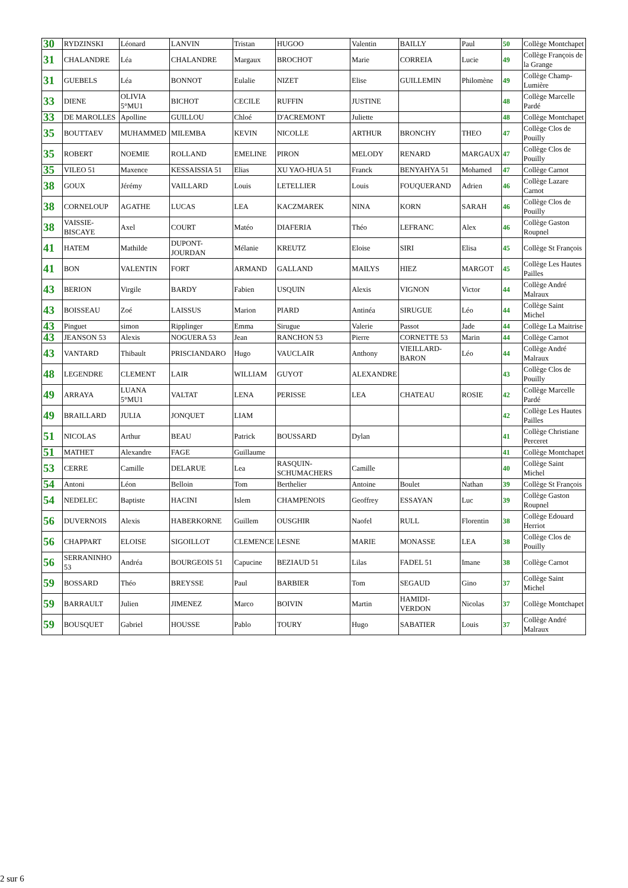| 30 | RYDZINSKI | Léonard | LANVIN | Tristan | HUGOO | Valentin | BAILLY | Paul | 50 | Collège Montchapet |
| 31 | CHALANDRE | Léa | CHALANDRE | Margaux | BROCHOT | Marie | CORREIA | Lucie | 49 | Collège François de la Grange |
| 31 | GUEBELS | Léa | BONNOT | Eulalie | NIZET | Elise | GUILLEMIN | Philomène | 49 | Collège Champ-Lumière |
| 33 | DIENE | OLIVIA 5°MU1 | BICHOT | CECILE | RUFFIN | JUSTINE | | | 48 | Collège Marcelle Pardé |
| 33 | DE MAROLLES | Apolline | GUILLOU | Chloé | D'ACREMONT | Juliette | | | 48 | Collège Montchapet |
| 35 | BOUTTAEV | MUHAMMED | MILEMBA | KEVIN | NICOLLE | ARTHUR | BRONCHY | THEO | 47 | Collège Clos de Pouilly |
| 35 | ROBERT | NOEMIE | ROLLAND | EMELINE | PIRON | MELODY | RENARD | MARGAUX | 47 | Collège Clos de Pouilly |
| 35 | VILEO 51 | Maxence | KESSAISSIA 51 | Elias | XU YAO-HUA 51 | Franck | BENYAHYA 51 | Mohamed | 47 | Collège Carnot |
| 38 | GOUX | Jérémy | VAILLARD | Louis | LETELLIER | Louis | FOUQUERAND | Adrien | 46 | Collège Lazare Carnot |
| 38 | CORNELOUP | AGATHE | LUCAS | LEA | KACZMAREK | NINA | KORN | SARAH | 46 | Collège Clos de Pouilly |
| 38 | VAISSIE-BISCAYE | Axel | COURT | Matéo | DIAFERIA | Théo | LEFRANC | Alex | 46 | Collège Gaston Roupnel |
| 41 | HATEM | Mathilde | DUPONT-JOURDAN | Mélanie | KREUTZ | Eloise | SIRI | Elisa | 45 | Collège St François |
| 41 | BON | VALENTIN | FORT | ARMAND | GALLAND | MAILYS | HIEZ | MARGOT | 45 | Collège Les Hautes Pailles |
| 43 | BERION | Virgile | BARDY | Fabien | USQUIN | Alexis | VIGNON | Victor | 44 | Collège André Malraux |
| 43 | BOISSEAU | Zoé | LAISSUS | Marion | PIARD | Antinéa | SIRUGUE | Léo | 44 | Collège Saint Michel |
| 43 | Pinguet | simon | Ripplinger | Emma | Sirugue | Valerie | Passot | Jade | 44 | Collège La Maitrise |
| 43 | JEANSON 53 | Alexis | NOGUERA 53 | Jean | RANCHON 53 | Pierre | CORNETTE 53 | Marin | 44 | Collège Carnot |
| 43 | VANTARD | Thibault | PRISCIANDARO | Hugo | VAUCLAIR | Anthony | VIEILLARD-BARON | Léo | 44 | Collège André Malraux |
| 48 | LEGENDRE | CLEMENT | LAIR | WILLIAM | GUYOT | ALEXANDRE | | | 43 | Collège Clos de Pouilly |
| 49 | ARRAYA | LUANA 5°MU1 | VALTAT | LENA | PERISSE | LEA | CHATEAU | ROSIE | 42 | Collège Marcelle Pardé |
| 49 | BRAILLARD | JULIA | JONQUET | LIAM | | | | | 42 | Collège Les Hautes Pailles |
| 51 | NICOLAS | Arthur | BEAU | Patrick | BOUSSARD | Dylan | | | 41 | Collège Christiane Perceret |
| 51 | MATHET | Alexandre | FAGE | Guillaume | | | | | 41 | Collège Montchapet |
| 53 | CERRE | Camille | DELARUE | Lea | RASQUIN-SCHUMACHERS | Camille | | | 40 | Collège Saint Michel |
| 54 | Antoni | Léon | Belloin | Tom | Berthelier | Antoine | Boulet | Nathan | 39 | Collège St François |
| 54 | NEDELEC | Baptiste | HACINI | Islem | CHAMPENOIS | Geoffrey | ESSAYAN | Luc | 39 | Collège Gaston Roupnel |
| 56 | DUVERNOIS | Alexis | HABERKORNE | Guillem | OUSGHIR | Naofel | RULL | Florentin | 38 | Collège Edouard Herriot |
| 56 | CHAPPART | ELOISE | SIGOILLOT | CLEMENCE | LESNE | MARIE | MONASSE | LEA | 38 | Collège Clos de Pouilly |
| 56 | SERRANINHO 53 | Andréa | BOURGEOIS 51 | Capucine | BEZIAUD 51 | Lilas | FADEL 51 | Imane | 38 | Collège Carnot |
| 59 | BOSSARD | Théo | BREYSSE | Paul | BARBIER | Tom | SEGAUD | Gino | 37 | Collège Saint Michel |
| 59 | BARRAULT | Julien | JIMENEZ | Marco | BOIVIN | Martin | HAMIDI-VERDON | Nicolas | 37 | Collège Montchapet |
| 59 | BOUSQUET | Gabriel | HOUSSE | Pablo | TOURY | Hugo | SABATIER | Louis | 37 | Collège André Malraux |
2 sur 6